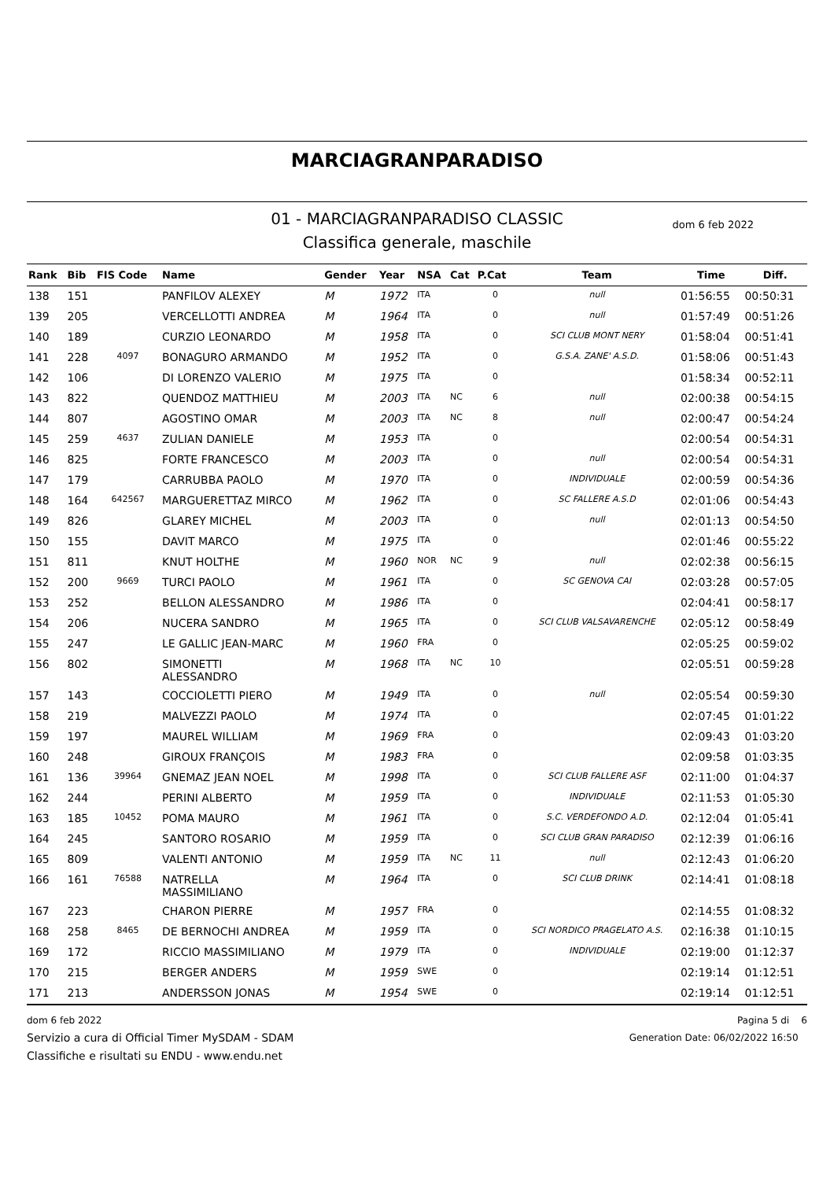MARCIAGRANPARADISO
01 - MARCIAGRANPARADISO CLASSIC
Classifica generale, maschile
dom 6 feb 2022
| Rank | Bib | FIS Code | Name | Gender | Year | NSA | Cat | P.Cat | Team | Time | Diff. |
| --- | --- | --- | --- | --- | --- | --- | --- | --- | --- | --- | --- |
| 138 | 151 | | PANFILOV ALEXEY | M | 1972 | ITA | | 0 | null | 01:56:55 | 00:50:31 |
| 139 | 205 | | VERCELLOTTI ANDREA | M | 1964 | ITA | | 0 | null | 01:57:49 | 00:51:26 |
| 140 | 189 | | CURZIO LEONARDO | M | 1958 | ITA | | 0 | SCI CLUB MONT NERY | 01:58:04 | 00:51:41 |
| 141 | 228 | 4097 | BONAGURO ARMANDO | M | 1952 | ITA | | 0 | G.S.A. ZANE' A.S.D. | 01:58:06 | 00:51:43 |
| 142 | 106 | | DI LORENZO VALERIO | M | 1975 | ITA | | 0 | | 01:58:34 | 00:52:11 |
| 143 | 822 | | QUENDOZ MATTHIEU | M | 2003 | ITA | NC | 6 | null | 02:00:38 | 00:54:15 |
| 144 | 807 | | AGOSTINO OMAR | M | 2003 | ITA | NC | 8 | null | 02:00:47 | 00:54:24 |
| 145 | 259 | 4637 | ZULIAN DANIELE | M | 1953 | ITA | | 0 | | 02:00:54 | 00:54:31 |
| 146 | 825 | | FORTE FRANCESCO | M | 2003 | ITA | | 0 | null | 02:00:54 | 00:54:31 |
| 147 | 179 | | CARRUBBA PAOLO | M | 1970 | ITA | | 0 | INDIVIDUALE | 02:00:59 | 00:54:36 |
| 148 | 164 | 642567 | MARGUERETTAZ MIRCO | M | 1962 | ITA | | 0 | SC FALLERE A.S.D | 02:01:06 | 00:54:43 |
| 149 | 826 | | GLAREY MICHEL | M | 2003 | ITA | | 0 | null | 02:01:13 | 00:54:50 |
| 150 | 155 | | DAVIT MARCO | M | 1975 | ITA | | 0 | | 02:01:46 | 00:55:22 |
| 151 | 811 | | KNUT HOLTHE | M | 1960 | NOR | NC | 9 | null | 02:02:38 | 00:56:15 |
| 152 | 200 | 9669 | TURCI PAOLO | M | 1961 | ITA | | 0 | SC GENOVA CAI | 02:03:28 | 00:57:05 |
| 153 | 252 | | BELLON ALESSANDRO | M | 1986 | ITA | | 0 | | 02:04:41 | 00:58:17 |
| 154 | 206 | | NUCERA SANDRO | M | 1965 | ITA | | 0 | SCI CLUB VALSAVARENCHE | 02:05:12 | 00:58:49 |
| 155 | 247 | | LE GALLIC JEAN-MARC | M | 1960 | FRA | | 0 | | 02:05:25 | 00:59:02 |
| 156 | 802 | | SIMONETTI ALESSANDRO | M | 1968 | ITA | NC | 10 | | 02:05:51 | 00:59:28 |
| 157 | 143 | | COCCIOLETTI PIERO | M | 1949 | ITA | | 0 | null | 02:05:54 | 00:59:30 |
| 158 | 219 | | MALVEZZI PAOLO | M | 1974 | ITA | | 0 | | 02:07:45 | 01:01:22 |
| 159 | 197 | | MAUREL WILLIAM | M | 1969 | FRA | | 0 | | 02:09:43 | 01:03:20 |
| 160 | 248 | | GIROUX FRANÇOIS | M | 1983 | FRA | | 0 | | 02:09:58 | 01:03:35 |
| 161 | 136 | 39964 | GNEMAZ JEAN NOEL | M | 1998 | ITA | | 0 | SCI CLUB FALLERE ASF | 02:11:00 | 01:04:37 |
| 162 | 244 | | PERINI ALBERTO | M | 1959 | ITA | | 0 | INDIVIDUALE | 02:11:53 | 01:05:30 |
| 163 | 185 | 10452 | POMA MAURO | M | 1961 | ITA | | 0 | S.C. VERDEFONDO A.D. | 02:12:04 | 01:05:41 |
| 164 | 245 | | SANTORO ROSARIO | M | 1959 | ITA | | 0 | SCI CLUB GRAN PARADISO | 02:12:39 | 01:06:16 |
| 165 | 809 | | VALENTI ANTONIO | M | 1959 | ITA | NC | 11 | null | 02:12:43 | 01:06:20 |
| 166 | 161 | 76588 | NATRELLA MASSIMILIANO | M | 1964 | ITA | | 0 | SCI CLUB DRINK | 02:14:41 | 01:08:18 |
| 167 | 223 | | CHARON PIERRE | M | 1957 | FRA | | 0 | | 02:14:55 | 01:08:32 |
| 168 | 258 | 8465 | DE BERNOCHI ANDREA | M | 1959 | ITA | | 0 | SCI NORDICO PRAGELATO A.S. | 02:16:38 | 01:10:15 |
| 169 | 172 | | RICCIO MASSIMILIANO | M | 1979 | ITA | | 0 | INDIVIDUALE | 02:19:00 | 01:12:37 |
| 170 | 215 | | BERGER ANDERS | M | 1959 | SWE | | 0 | | 02:19:14 | 01:12:51 |
| 171 | 213 | | ANDERSSON JONAS | M | 1954 | SWE | | 0 | | 02:19:14 | 01:12:51 |
dom 6 feb 2022
Servizio a cura di Official Timer MySDAM - SDAM
Classifiche e risultati su ENDU - www.endu.net
Pagina 5 di 6
Generation Date: 06/02/2022 16:50